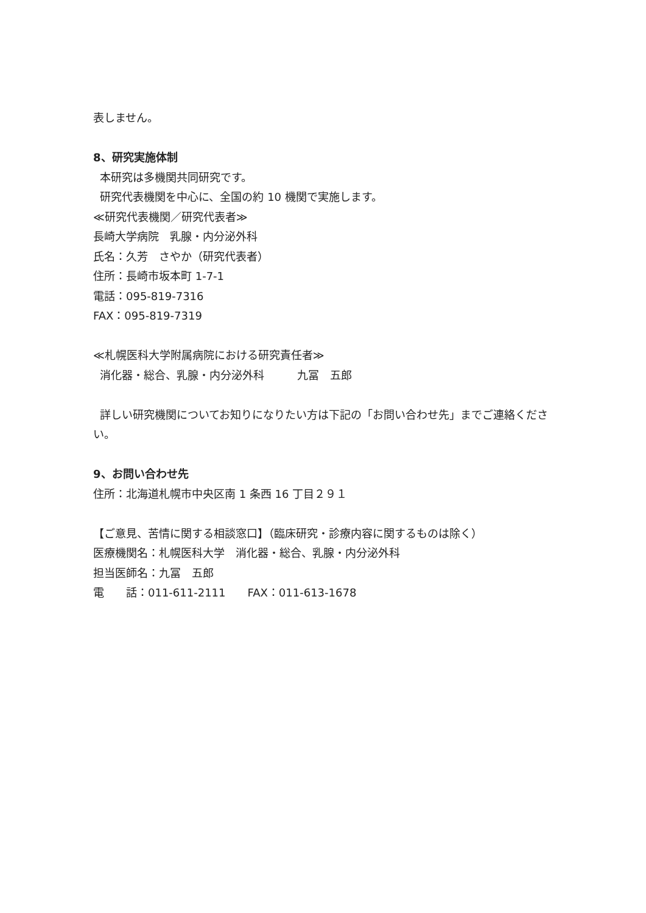表しません。
8、研究実施体制
本研究は多機関共同研究です。
研究代表機関を中心に、全国の約 10 機関で実施します。
≪研究代表機関／研究代表者≫
長崎大学病院　乳腺・内分泌外科
氏名：久芳　さやか（研究代表者）
住所：長崎市坂本町 1-7-1
電話：095-819-7316
FAX：095-819-7319
≪札幌医科大学附属病院における研究責任者≫
消化器・総合、乳腺・内分泌外科　　　九冨　五郎
詳しい研究機関についてお知りになりたい方は下記の「お問い合わせ先」までご連絡ください。
9、お問い合わせ先
住所：北海道札幌市中央区南 1 条西 16 丁目２９１
【ご意見、苦情に関する相談窓口】（臨床研究・診療内容に関するものは除く）
医療機関名：札幌医科大学　消化器・総合、乳腺・内分泌外科
担当医師名：九冨　五郎
電　　話：011-611-2111　　FAX：011-613-1678